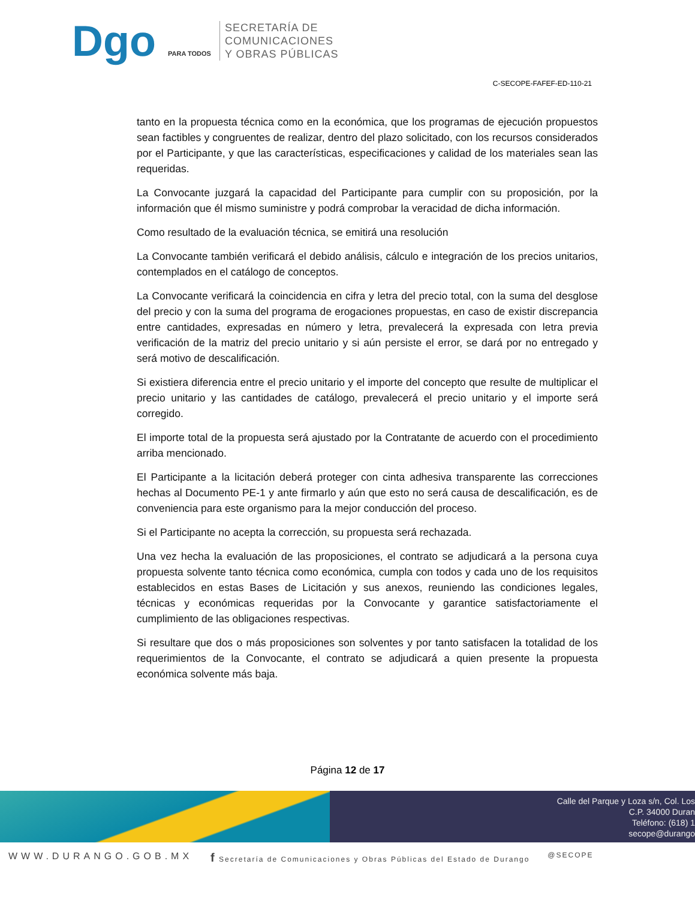Dgo PARA TODOS
SECRETARÍA DE
COMUNICACIONES
Y OBRAS PÚBLICAS
C-SECOPE-FAFEF-ED-110-21
tanto en la propuesta técnica como en la económica, que los programas de ejecución propuestos sean factibles y congruentes de realizar, dentro del plazo solicitado, con los recursos considerados por el Participante, y que las características, especificaciones y calidad de los materiales sean las requeridas.
La Convocante juzgará la capacidad del Participante para cumplir con su proposición, por la información que él mismo suministre y podrá comprobar la veracidad de dicha información.
Como resultado de la evaluación técnica, se emitirá una resolución
La Convocante también verificará el debido análisis, cálculo e integración de los precios unitarios, contemplados en el catálogo de conceptos.
La Convocante verificará la coincidencia en cifra y letra del precio total, con la suma del desglose del precio y con la suma del programa de erogaciones propuestas, en caso de existir discrepancia entre cantidades, expresadas en número y letra, prevalecerá la expresada con letra previa verificación de la matriz del precio unitario y si aún persiste el error, se dará por no entregado y será motivo de descalificación.
Si existiera diferencia entre el precio unitario y el importe del concepto que resulte de multiplicar el precio unitario y las cantidades de catálogo, prevalecerá el precio unitario y el importe será corregido.
El importe total de la propuesta será ajustado por la Contratante de acuerdo con el procedimiento arriba mencionado.
El Participante a la licitación deberá proteger con cinta adhesiva transparente las correcciones hechas al Documento PE-1 y ante firmarlo y aún que esto no será causa de descalificación, es de conveniencia para este organismo para la mejor conducción del proceso.
Si el Participante no acepta la corrección, su propuesta será rechazada.
Una vez hecha la evaluación de las proposiciones, el contrato se adjudicará a la persona cuya propuesta solvente tanto técnica como económica, cumpla con todos y cada uno de los requisitos establecidos en estas Bases de Licitación y sus anexos, reuniendo las condiciones legales, técnicas y económicas requeridas por la Convocante y garantice satisfactoriamente el cumplimiento de las obligaciones respectivas.
Si resultare que dos o más proposiciones son solventes y por tanto satisfacen la totalidad de los requerimientos de la Convocante, el contrato se adjudicará a quien presente la propuesta económica solvente más baja.
Página 12 de 17
Calle del Parque y Loza s/n, Col. Los
C.P. 34000 Duran
Teléfono: (618) 1
secope@durango
WWW.DURANGO.GOB.MX f Secretaría de Comunicaciones y Obras Públicas del Estado de Durango @SECOPE